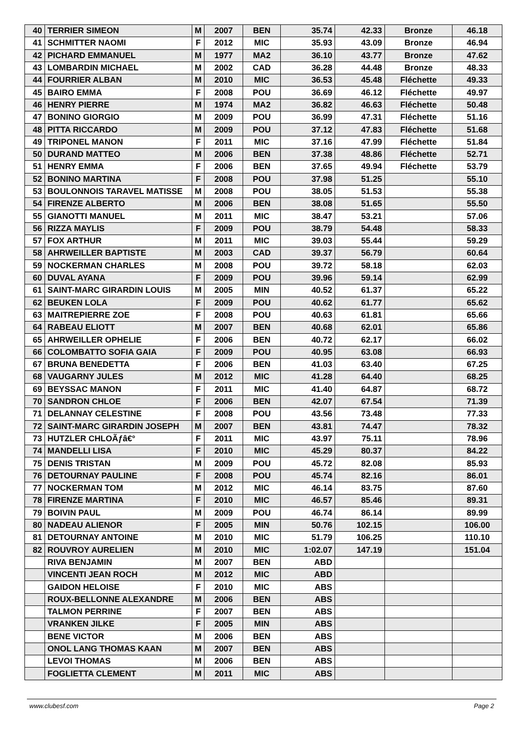| 40 | TERRIER SIMEON | M | 2007 | BEN | 35.74 | 42.33 | Bronze | 46.18 |
| 41 | SCHMITTER NAOMI | F | 2012 | MIC | 35.93 | 43.09 | Bronze | 46.94 |
| 42 | PICHARD EMMANUEL | M | 1977 | MA2 | 36.10 | 43.77 | Bronze | 47.62 |
| 43 | LOMBARDIN MICHAEL | M | 2002 | CAD | 36.28 | 44.48 | Bronze | 48.33 |
| 44 | FOURRIER ALBAN | M | 2010 | MIC | 36.53 | 45.48 | Fléchette | 49.33 |
| 45 | BAIRO EMMA | F | 2008 | POU | 36.69 | 46.12 | Fléchette | 49.97 |
| 46 | HENRY PIERRE | M | 1974 | MA2 | 36.82 | 46.63 | Fléchette | 50.48 |
| 47 | BONINO GIORGIO | M | 2009 | POU | 36.99 | 47.31 | Fléchette | 51.16 |
| 48 | PITTA RICCARDO | M | 2009 | POU | 37.12 | 47.83 | Fléchette | 51.68 |
| 49 | TRIPONEL MANON | F | 2011 | MIC | 37.16 | 47.99 | Fléchette | 51.84 |
| 50 | DURAND MATTEO | M | 2006 | BEN | 37.38 | 48.86 | Fléchette | 52.71 |
| 51 | HENRY EMMA | F | 2006 | BEN | 37.65 | 49.94 | Fléchette | 53.79 |
| 52 | BONINO MARTINA | F | 2008 | POU | 37.98 | 51.25 | | 55.10 |
| 53 | BOULONNOIS TARAVEL MATISSE | M | 2008 | POU | 38.05 | 51.53 | | 55.38 |
| 54 | FIRENZE ALBERTO | M | 2006 | BEN | 38.08 | 51.65 | | 55.50 |
| 55 | GIANOTTI MANUEL | M | 2011 | MIC | 38.47 | 53.21 | | 57.06 |
| 56 | RIZZA MAYLIS | F | 2009 | POU | 38.79 | 54.48 | | 58.33 |
| 57 | FOX ARTHUR | M | 2011 | MIC | 39.03 | 55.44 | | 59.29 |
| 58 | AHRWEILLER BAPTISTE | M | 2003 | CAD | 39.37 | 56.79 | | 60.64 |
| 59 | NOCKERMAN CHARLES | M | 2008 | POU | 39.72 | 58.18 | | 62.03 |
| 60 | DUVAL AYANA | F | 2009 | POU | 39.96 | 59.14 | | 62.99 |
| 61 | SAINT-MARC GIRARDIN LOUIS | M | 2005 | MIN | 40.52 | 61.37 | | 65.22 |
| 62 | BEUKEN LOLA | F | 2009 | POU | 40.62 | 61.77 | | 65.62 |
| 63 | MAITREPIERRE ZOE | F | 2008 | POU | 40.63 | 61.81 | | 65.66 |
| 64 | RABEAU ELIOTT | M | 2007 | BEN | 40.68 | 62.01 | | 65.86 |
| 65 | AHRWEILLER OPHELIE | F | 2006 | BEN | 40.72 | 62.17 | | 66.02 |
| 66 | COLOMBATTO SOFIA GAIA | F | 2009 | POU | 40.95 | 63.08 | | 66.93 |
| 67 | BRUNA BENEDETTA | F | 2006 | BEN | 41.03 | 63.40 | | 67.25 |
| 68 | VAUGARNY JULES | M | 2012 | MIC | 41.28 | 64.40 | | 68.25 |
| 69 | BEYSSAC MANON | F | 2011 | MIC | 41.40 | 64.87 | | 68.72 |
| 70 | SANDRON CHLOE | F | 2006 | BEN | 42.07 | 67.54 | | 71.39 |
| 71 | DELANNAY CELESTINE | F | 2008 | POU | 43.56 | 73.48 | | 77.33 |
| 72 | SAINT-MARC GIRARDIN JOSEPH | M | 2007 | BEN | 43.81 | 74.47 | | 78.32 |
| 73 | HUTZLER CHLOÃƒâ€° | F | 2011 | MIC | 43.97 | 75.11 | | 78.96 |
| 74 | MANDELLI LISA | F | 2010 | MIC | 45.29 | 80.37 | | 84.22 |
| 75 | DENIS TRISTAN | M | 2009 | POU | 45.72 | 82.08 | | 85.93 |
| 76 | DETOURNAY PAULINE | F | 2008 | POU | 45.74 | 82.16 | | 86.01 |
| 77 | NOCKERMAN TOM | M | 2012 | MIC | 46.14 | 83.75 | | 87.60 |
| 78 | FIRENZE MARTINA | F | 2010 | MIC | 46.57 | 85.46 | | 89.31 |
| 79 | BOIVIN PAUL | M | 2009 | POU | 46.74 | 86.14 | | 89.99 |
| 80 | NADEAU ALIENOR | F | 2005 | MIN | 50.76 | 102.15 | | 106.00 |
| 81 | DETOURNAY ANTOINE | M | 2010 | MIC | 51.79 | 106.25 | | 110.10 |
| 82 | ROUVROY AURELIEN | M | 2010 | MIC | 1:02.07 | 147.19 | | 151.04 |
| | RIVA BENJAMIN | M | 2007 | BEN | ABD | | | |
| | VINCENTI JEAN ROCH | M | 2012 | MIC | ABD | | | |
| | GAIDON HELOISE | F | 2010 | MIC | ABS | | | |
| | ROUX-BELLONNE ALEXANDRE | M | 2006 | BEN | ABS | | | |
| | TALMON PERRINE | F | 2007 | BEN | ABS | | | |
| | VRANKEN JILKE | F | 2005 | MIN | ABS | | | |
| | BENE VICTOR | M | 2006 | BEN | ABS | | | |
| | ONOL LANG THOMAS KAAN | M | 2007 | BEN | ABS | | | |
| | LEVOI THOMAS | M | 2006 | BEN | ABS | | | |
| | FOGLIETTA CLEMENT | M | 2011 | MIC | ABS | | | |
www.clubesf.com Page 2